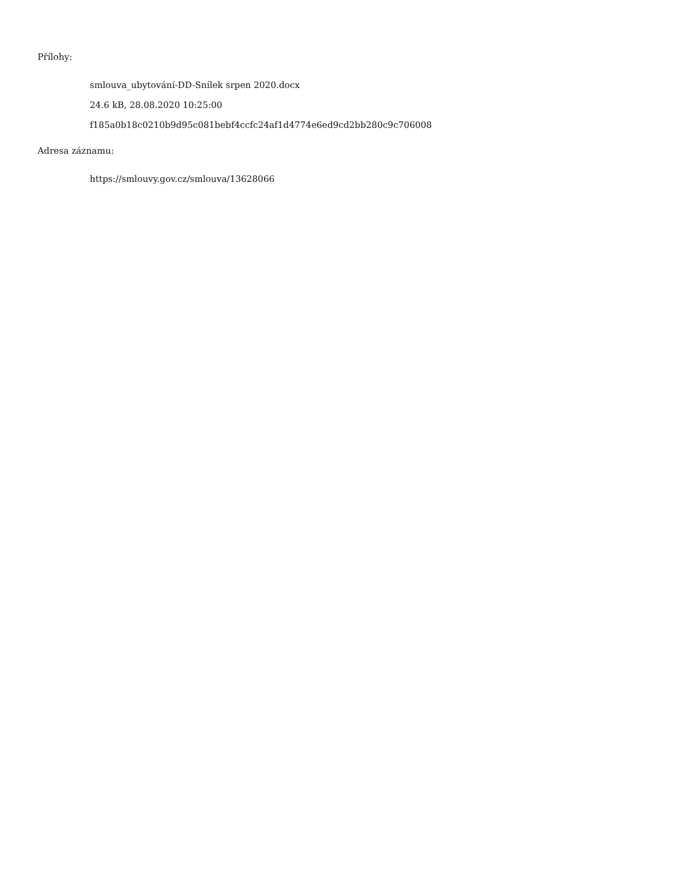Přílohy:
smlouva_ubytování-DD-Snílek srpen 2020.docx
24.6 kB, 28.08.2020 10:25:00
f185a0b18c0210b9d95c081bebf4ccfc24af1d4774e6ed9cd2bb280c9c706008
Adresa záznamu:
https://smlouvy.gov.cz/smlouva/13628066